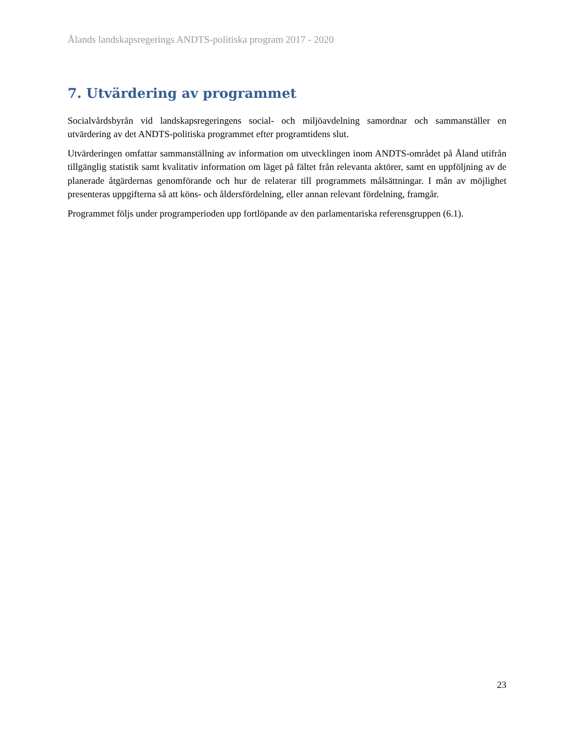Ålands landskapsregerings ANDTS-politiska program 2017 - 2020
7. Utvärdering av programmet
Socialvårdsbyrån vid landskapsregeringens social- och miljöavdelning samordnar och sammanställer en utvärdering av det ANDTS-politiska programmet efter programtidens slut.
Utvärderingen omfattar sammanställning av information om utvecklingen inom ANDTS-området på Åland utifrån tillgänglig statistik samt kvalitativ information om läget på fältet från relevanta aktörer, samt en uppföljning av de planerade åtgärdernas genomförande och hur de relaterar till programmets målsättningar. I mån av möjlighet presenteras uppgifterna så att köns- och åldersfördelning, eller annan relevant fördelning, framgår.
Programmet följs under programperioden upp fortlöpande av den parlamentariska referensgruppen (6.1).
23